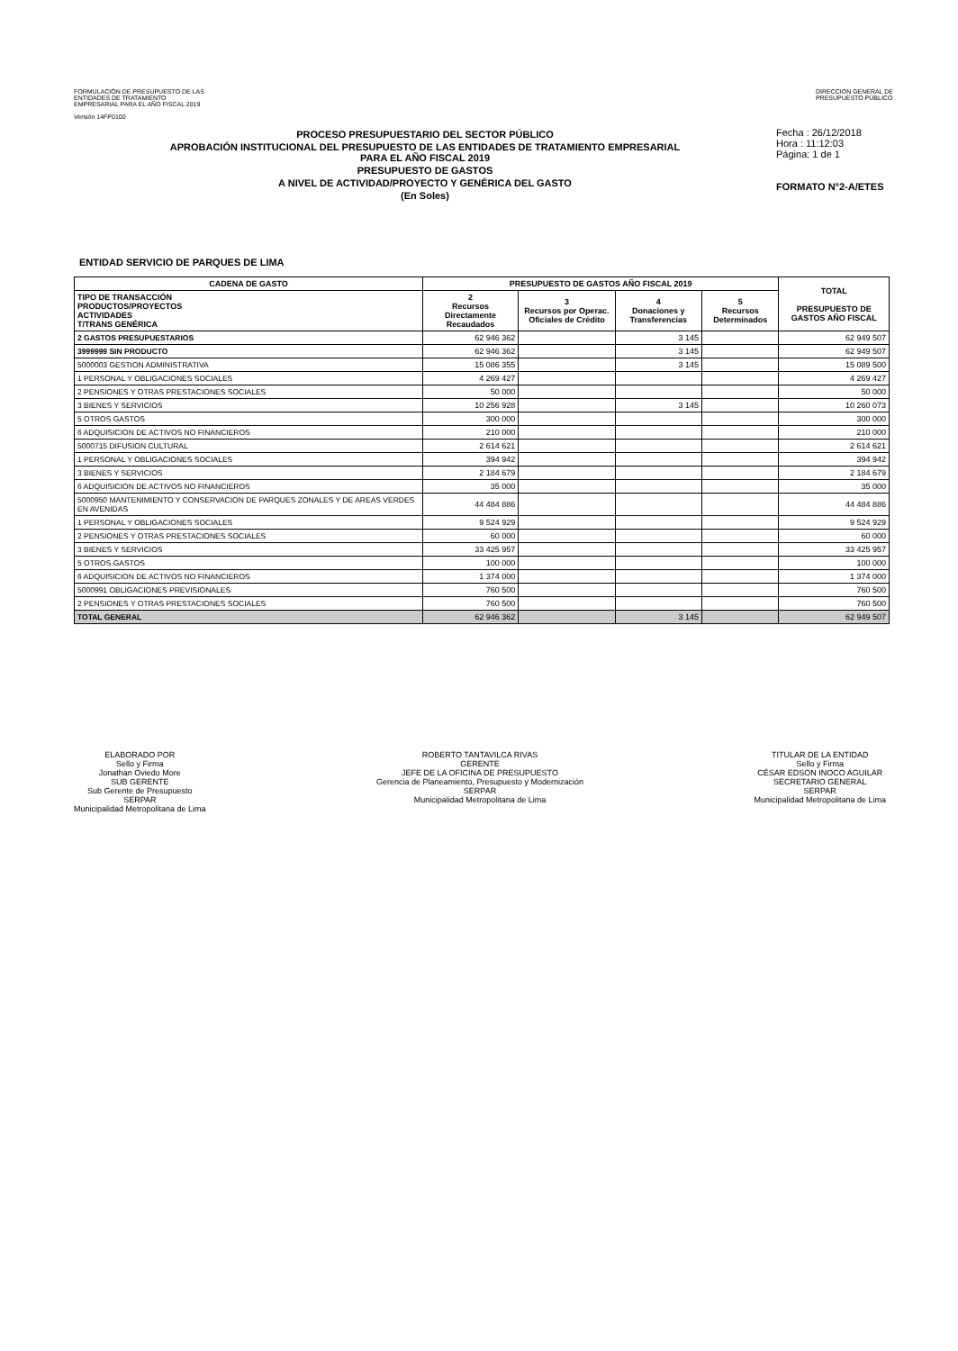FORMULACIÓN DE PRESUPUESTO DE LAS
ENTIDADES DE TRATAMIENTO
EMPRESARIAL PARA EL AÑO FISCAL 2019
Versión 14FP0100
DIRECCION GENERAL DE
PRESUPUESTO PÚBLICO
PROCESO PRESUPUESTARIO DEL SECTOR PÚBLICO
APROBACIÓN INSTITUCIONAL DEL PRESUPUESTO DE LAS ENTIDADES DE TRATAMIENTO EMPRESARIAL
PARA EL AÑO FISCAL 2019
PRESUPUESTO DE GASTOS
A NIVEL DE ACTIVIDAD/PROYECTO Y GENÉRICA DEL GASTO
(En Soles)
Fecha : 26/12/2018
Hora : 11:12:03
Página: 1 de 1
FORMATO N°2-A/ETES
ENTIDAD SERVICIO DE PARQUES DE LIMA
| CADENA DE GASTO | PRESUPUESTO DE GASTOS AÑO FISCAL 2019 | | | | TOTAL PRESUPUESTO DE GASTOS AÑO FISCAL |
| --- | --- | --- | --- | --- | --- |
| TIPO DE TRANSACCIÓN PRODUCTOS/PROYECTOS ACTIVIDADES T/TRANS GENÉRICA | 2 Recursos Directamente Recaudados | 3 Recursos por Operac. Oficiales de Crédito | 4 Donaciones y Transferencias | 5 Recursos Determinados | |
| 2 GASTOS PRESUPUESTARIOS | 62 946 362 | | 3 145 | | 62 949 507 |
| 3999999 SIN PRODUCTO | 62 946 362 | | 3 145 | | 62 949 507 |
| 5000003 GESTION ADMINISTRATIVA | 15 086 355 | | 3 145 | | 15 089 500 |
| 1 PERSONAL Y OBLIGACIONES SOCIALES | 4 269 427 | | | | 4 269 427 |
| 2 PENSIONES Y OTRAS PRESTACIONES SOCIALES | 50 000 | | | | 50 000 |
| 3 BIENES Y SERVICIOS | 10 256 928 | | 3 145 | | 10 260 073 |
| 5 OTROS GASTOS | 300 000 | | | | 300 000 |
| 6 ADQUISICION DE ACTIVOS NO FINANCIEROS | 210 000 | | | | 210 000 |
| 5000715 DIFUSION CULTURAL | 2 614 621 | | | | 2 614 621 |
| 1 PERSONAL Y OBLIGACIONES SOCIALES | 394 942 | | | | 394 942 |
| 3 BIENES Y SERVICIOS | 2 184 679 | | | | 2 184 679 |
| 6 ADQUISICION DE ACTIVOS NO FINANCIEROS | 35 000 | | | | 35 000 |
| 5000950 MANTENIMIENTO Y CONSERVACION DE PARQUES ZONALES Y DE AREAS VERDES EN AVENIDAS | 44 484 886 | | | | 44 484 886 |
| 1 PERSONAL Y OBLIGACIONES SOCIALES | 9 524 929 | | | | 9 524 929 |
| 2 PENSIONES Y OTRAS PRESTACIONES SOCIALES | 60 000 | | | | 60 000 |
| 3 BIENES Y SERVICIOS | 33 425 957 | | | | 33 425 957 |
| 5 OTROS GASTOS | 100 000 | | | | 100 000 |
| 6 ADQUISICION DE ACTIVOS NO FINANCIEROS | 1 374 000 | | | | 1 374 000 |
| 5000991 OBLIGACIONES PREVISIONALES | 760 500 | | | | 760 500 |
| 2 PENSIONES Y OTRAS PRESTACIONES SOCIALES | 760 500 | | | | 760 500 |
| TOTAL GENERAL | 62 946 362 | | 3 145 | | 62 949 507 |
ELABORADO POR
Sello y Firma
Jonathan Oviedo More
SUB GERENTE
Sub Gerente de Presupuesto
SERPAR
Municipalidad Metropolitana de Lima
ROBERTO TANTAVILCA RIVAS
GERENTE
JEFE DE LA OFICINA DE PRESUPUESTO
Gerencia de Planeamiento, Presupuesto y Modernización
SERPAR
Municipalidad Metropolitana de Lima
TITULAR DE LA ENTIDAD
Sello y Firma
CÉSAR EDSON INOCO AGUILAR
SECRETARIO GENERAL
SERPAR
Municipalidad Metropolitana de Lima